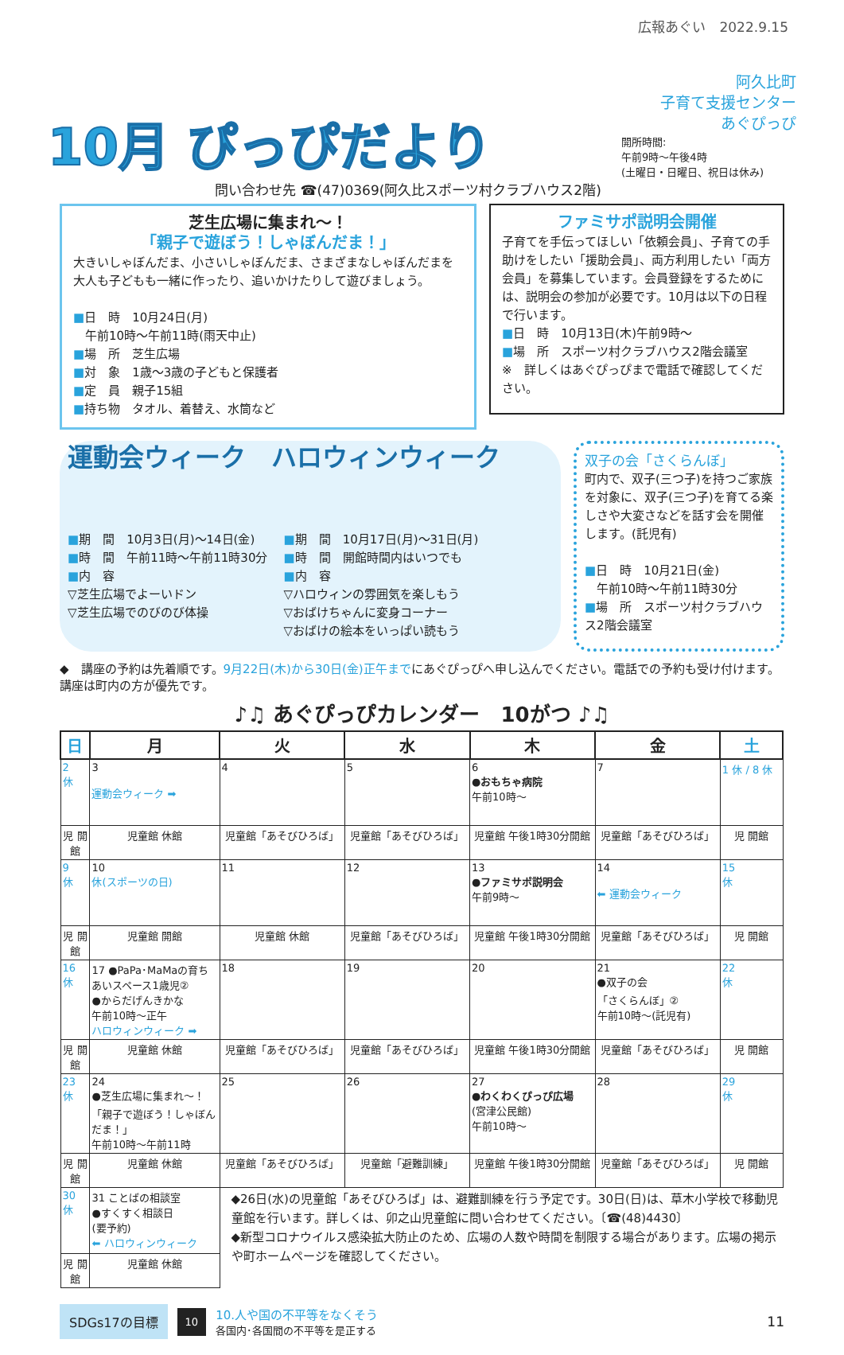広報あぐい　2022.9.15
10月 ぴっぴだより
阿久比町
子育て支援センター
あぐぴっぴ
開所時間:
午前9時～午後4時
(土曜日・日曜日、祝日は休み)
問い合わせ先 ☎(47)0369(阿久比スポーツ村クラブハウス2階)
芝生広場に集まれ～！
「親子で遊ぼう！しゃぼんだま！」
大きいしゃぼんだま、小さいしゃぼんだま、さまざまなしゃぼんだまを大人も子どもも一緒に作ったり、追いかけたりして遊びましょう。
■日　時　10月24日(月)
　午前10時～午前11時(雨天中止)
■場　所　芝生広場
■対　象　1歳～3歳の子どもと保護者
■定　員　親子15組
■持ち物　タオル、着替え、水筒など
ファミサポ説明会開催
子育てを手伝ってほしい「依頼会員」、子育ての手助けをしたい「援助会員」、両方利用したい「両方会員」を募集しています。会員登録をするためには、説明会の参加が必要です。10月は以下の日程で行います。
■日　時　10月13日(木)午前9時～
■場　所　スポーツ村クラブハウス2階会議室
※　詳しくはあぐぴっぴまで電話で確認してください。
運動会ウィーク　ハロウィンウィーク
■期　間　10月3日(月)～14日(金)
■時　間　午前11時～午前11時30分
■内　容
▽芝生広場でよーいドン
▽芝生広場でのびのび体操
■期　間　10月17日(月)～31日(月)
■時　間　開館時間内はいつでも
■内　容
▽ハロウィンの雰囲気を楽しもう
▽おばけちゃんに変身コーナー
▽おばけの絵本をいっぱい読もう
双子の会「さくらんぼ」
町内で、双子(三つ子)を持つご家族を対象に、双子(三つ子)を育てる楽しさや大変さなどを話す会を開催します。(託児有)
■日　時　10月21日(金)
　午前10時～午前11時30分
■場　所　スポーツ村クラブハウス2階会議室
◆　講座の予約は先着順です。9月22日(木)から30日(金)正午までにあぐぴっぴへ申し込んでください。電話での予約も受け付けます。講座は町内の方が優先です。
♪♫ あぐぴっぴカレンダー　10がつ ♪♫
| 日 | 月 | 火 | 水 | 木 | 金 | 土 |
| --- | --- | --- | --- | --- | --- | --- |
| 2 休 | 3 運動会ウィーク ➡ | 4 | 5 | 6 ●おもちゃ病院 午前10時～ | 7 | 1 休 / 8 休 |
| 児 開館 | 児童館 休館 | 児童館「あそびひろば」 | 児童館「あそびひろば」 | 児童館 午後1時30分開館 | 児童館「あそびひろば」 | 児 開館 |
| 9 休 | 10 休(スポーツの日) | 11 | 12 | 13 ●ファミサポ説明会 午前9時～ | 14 ⬅ 運動会ウィーク | 15 休 |
| 児 開館 | 児童館 開館 | 児童館 休館 | 児童館「あそびひろば」 | 児童館 午後1時30分開館 | 児童館「あそびひろば」 | 児 開館 |
| 16 休 | 17 ●PaPa･MaMaの育ちあいスペース1歳児② ●からだげんきかな 午前10時～正午 ハロウィンウィーク ➡ | 18 | 19 | 20 | 21 ●双子の会 「さくらんぼ」② 午前10時～(託児有) | 22 休 |
| 児 開館 | 児童館 休館 | 児童館「あそびひろば」 | 児童館「あそびひろば」 | 児童館 午後1時30分開館 | 児童館「あそびひろば」 | 児 開館 |
| 23 休 | 24 ●芝生広場に集まれ～！ 「親子で遊ぼう！しゃぼんだま！」 午前10時～午前11時 | 25 | 26 | 27 ●わくわくぴっぴ広場 (宮津公民館) 午前10時～ | 28 | 29 休 |
| 児 開館 | 児童館 休館 | 児童館「あそびひろば」 | 児童館「避難訓練」 | 児童館 午後1時30分開館 | 児童館「あそびひろば」 | 児 開館 |
| 30 休 | 31 ことばの相談室 ●すくすく相談日 (要予約) ⬅ ハロウィンウィーク | ◆26日(水)の児童館「あそびひろば」は、避難訓練を行う予定です。30日(日)は、草木小学校で移動児童館を行います。詳しくは、卯之山児童館に問い合わせてください。〔☎(48)4430〕 ◆新型コロナウイルス感染拡大防止のため、広場の人数や時間を制限する場合があります。広場の掲示や町ホームページを確認してください。 | | | | |
| 児 開館 | 児童館 休館 | | | | | |
SDGs17の目標 10
10.人や国の不平等をなくそう
各国内･各国間の不平等を是正する
11